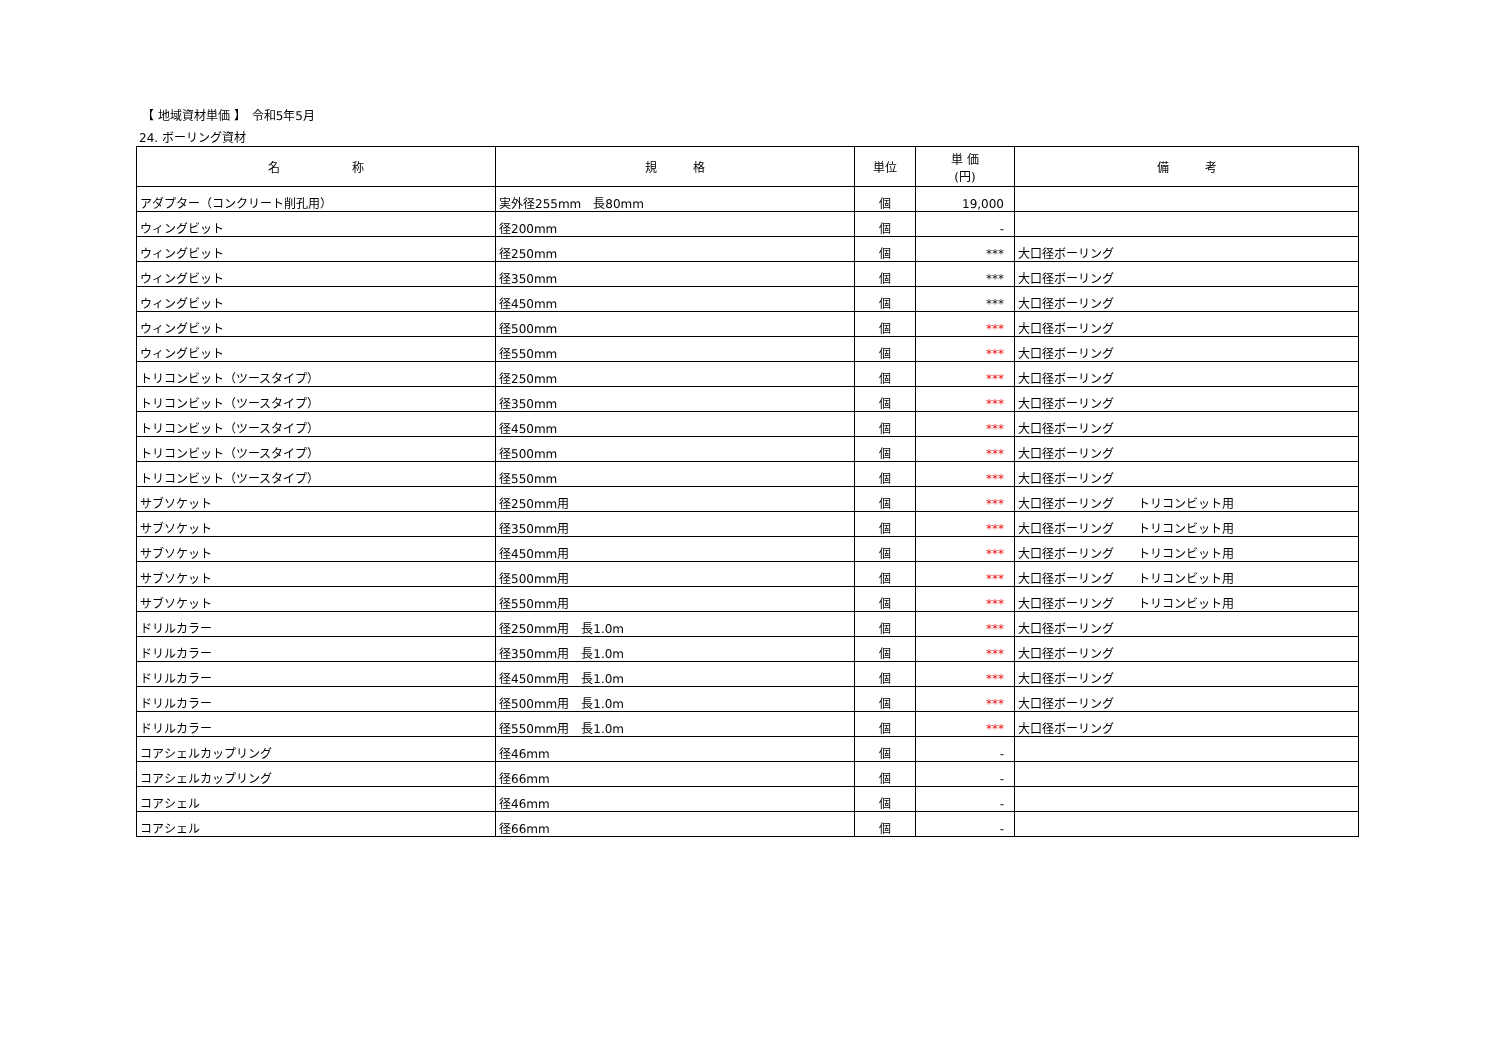【 地域資材単価 】　令和5年5月
24. ボーリング資材
| 名 称 | 規 格 | 単位 | 単 価 (円) | 備 考 |
| --- | --- | --- | --- | --- |
| アダプター（コンクリート削孔用） | 実外径255mm 長80mm | 個 | 19,000 | |
| ウィングビット | 径200mm | 個 | - | |
| ウィングビット | 径250mm | 個 | *** | 大口径ボーリング |
| ウィングビット | 径350mm | 個 | *** | 大口径ボーリング |
| ウィングビット | 径450mm | 個 | *** | 大口径ボーリング |
| ウィングビット | 径500mm | 個 | *** | 大口径ボーリング |
| ウィングビット | 径550mm | 個 | *** | 大口径ボーリング |
| トリコンビット（ツースタイプ） | 径250mm | 個 | *** | 大口径ボーリング |
| トリコンビット（ツースタイプ） | 径350mm | 個 | *** | 大口径ボーリング |
| トリコンビット（ツースタイプ） | 径450mm | 個 | *** | 大口径ボーリング |
| トリコンビット（ツースタイプ） | 径500mm | 個 | *** | 大口径ボーリング |
| トリコンビット（ツースタイプ） | 径550mm | 個 | *** | 大口径ボーリング |
| サブソケット | 径250mm用 | 個 | *** | 大口径ボーリング トリコンビット用 |
| サブソケット | 径350mm用 | 個 | *** | 大口径ボーリング トリコンビット用 |
| サブソケット | 径450mm用 | 個 | *** | 大口径ボーリング トリコンビット用 |
| サブソケット | 径500mm用 | 個 | *** | 大口径ボーリング トリコンビット用 |
| サブソケット | 径550mm用 | 個 | *** | 大口径ボーリング トリコンビット用 |
| ドリルカラー | 径250mm用 長1.0m | 個 | *** | 大口径ボーリング |
| ドリルカラー | 径350mm用 長1.0m | 個 | *** | 大口径ボーリング |
| ドリルカラー | 径450mm用 長1.0m | 個 | *** | 大口径ボーリング |
| ドリルカラー | 径500mm用 長1.0m | 個 | *** | 大口径ボーリング |
| ドリルカラー | 径550mm用 長1.0m | 個 | *** | 大口径ボーリング |
| コアシェルカップリング | 径46mm | 個 | - | |
| コアシェルカップリング | 径66mm | 個 | - | |
| コアシェル | 径46mm | 個 | - | |
| コアシェル | 径66mm | 個 | - | |